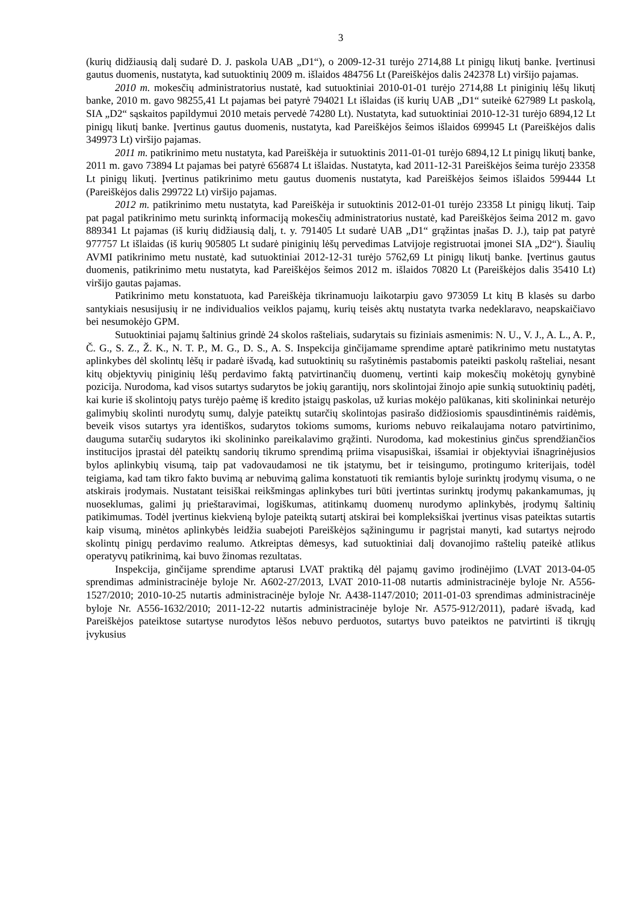3
(kurių didžiausią dalį sudarė D. J. paskola UAB „D1“), o 2009-12-31 turėjo 2714,88 Lt pinigų likutį banke. Įvertinusi gautus duomenis, nustatyta, kad sutuoktinių 2009 m. išlaidos 484756 Lt (Pareiškėjos dalis 242378 Lt) viršijo pajamas.
2010 m. mokesčių administratorius nustatė, kad sutuoktiniai 2010-01-01 turėjo 2714,88 Lt piniginių lėšų likutį banke, 2010 m. gavo 98255,41 Lt pajamas bei patyrė 794021 Lt išlaidas (iš kurių UAB „D1“ suteikė 627989 Lt paskolą, SIA „D2“ sąskaitos papildymui 2010 metais pervedė 74280 Lt). Nustatyta, kad sutuoktiniai 2010-12-31 turėjo 6894,12 Lt pinigų likutį banke. Įvertinus gautus duomenis, nustatyta, kad Pareiškėjos šeimos išlaidos 699945 Lt (Pareiškėjos dalis 349973 Lt) viršijo pajamas.
2011 m. patikrinimo metu nustatyta, kad Pareiškėja ir sutuoktinis 2011-01-01 turėjo 6894,12 Lt pinigų likutį banke, 2011 m. gavo 73894 Lt pajamas bei patyrė 656874 Lt išlaidas. Nustatyta, kad 2011-12-31 Pareiškėjos šeima turėjo 23358 Lt pinigų likutį. Įvertinus patikrinimo metu gautus duomenis nustatyta, kad Pareiškėjos šeimos išlaidos 599444 Lt (Pareiškėjos dalis 299722 Lt) viršijo pajamas.
2012 m. patikrinimo metu nustatyta, kad Pareiškėja ir sutuoktinis 2012-01-01 turėjo 23358 Lt pinigų likutį. Taip pat pagal patikrinimo metu surinktą informaciją mokesčių administratorius nustatė, kad Pareiškėjos šeima 2012 m. gavo 889341 Lt pajamas (iš kurių didžiausią dalį, t. y. 791405 Lt sudarė UAB „D1“ grąžintas įnašas D. J.), taip pat patyrė 977757 Lt išlaidas (iš kurių 905805 Lt sudarė piniginių lėšų pervedimas Latvijoje registruotai įmonei SIA „D2“). Šiaulių AVMI patikrinimo metu nustatė, kad sutuoktiniai 2012-12-31 turėjo 5762,69 Lt pinigų likutį banke. Įvertinus gautus duomenis, patikrinimo metu nustatyta, kad Pareiškėjos šeimos 2012 m. išlaidos 70820 Lt (Pareiškėjos dalis 35410 Lt) viršijo gautas pajamas.
Patikrinimo metu konstatuota, kad Pareiškėja tikrinamuoju laikotarpiu gavo 973059 Lt kitų B klasės su darbo santykiais nesusijusių ir ne individualios veiklos pajamų, kurių teisės aktų nustatyta tvarka nedeklaravo, neapskaičiavo bei nesumokėjo GPM.
Sutuoktiniai pajamų šaltinius grindė 24 skolos rašteliais, sudarytais su fiziniais asmenimis: N. U., V. J., A. L., A. P., Č. G., S. Z., Ž. K., N. T. P., M. G., D. S., A. S. Inspekcija ginčijamame sprendime aptarė patikrinimo metu nustatytas aplinkybes dėl skolintų lėšų ir padarė išvadą, kad sutuoktinių su rašytinėmis pastabomis pateikti paskolų rašteliai, nesant kitų objektyvių piniginių lėšų perdavimo faktą patvirtinančių duomenų, vertinti kaip mokesčių mokėtojų gynybinė pozicija. Nurodoma, kad visos sutartys sudarytos be jokių garantijų, nors skolintojai žinojo apie sunkią sutuoktinių padėtį, kai kurie iš skolintojų patys turėjo paėmę iš kredito įstaigų paskolas, už kurias mokėjo palūkanas, kiti skolininkai neturėjo galimybių skolinti nurodytų sumų, dalyje pateiktų sutarčių skolintojas pasirašo didžiosiomis spausdintinėmis raidėmis, beveik visos sutartys yra identiškos, sudarytos tokioms sumoms, kurioms nebuvo reikalaujama notaro patvirtinimo, dauguma sutarčių sudarytos iki skolininko pareikalavimo grąžinti. Nurodoma, kad mokestinius ginčus sprendžiančios institucijos įprastai dėl pateiktų sandorių tikrumo sprendimą priima visapusiškai, išsamiai ir objektyviai išnagrinėjusios bylos aplinkybių visumą, taip pat vadovaudamosi ne tik įstatymu, bet ir teisingumo, protingumo kriterijais, todėl teigiama, kad tam tikro fakto buvimą ar nebuvimą galima konstatuoti tik remiantis byloje surinktų įrodymų visuma, o ne atskirais įrodymais. Nustatant teisiškai reikšmingas aplinkybes turi būti įvertintas surinktų įrodymų pakankamumas, jų nuoseklumas, galimi jų prieštaravimai, logiškumas, atitinkamų duomenų nurodymo aplinkybės, įrodymų šaltinių patikimumas. Todėl įvertinus kiekvieną byloje pateiktą sutartį atskirai bei kompleksiškai įvertinus visas pateiktas sutartis kaip visumą, minėtos aplinkybės leidžia suabejoti Pareiškėjos sąžiningumu ir pagrįstai manyti, kad sutartys neįrodo skolintų pinigų perdavimo realumo. Atkreiptas dėmesys, kad sutuoktiniai dalį dovanojimo raštelių pateikė atlikus operatyvų patikrinimą, kai buvo žinomas rezultatas.
Inspekcija, ginčijame sprendime aptarusi LVAT praktiką dėl pajamų gavimo įrodinėjimo (LVAT 2013-04-05 sprendimas administracinėje byloje Nr. A602-27/2013, LVAT 2010-11-08 nutartis administracinėje byloje Nr. A556-1527/2010; 2010-10-25 nutartis administracinėje byloje Nr. A438-1147/2010; 2011-01-03 sprendimas administracinėje byloje Nr. A556-1632/2010; 2011-12-22 nutartis administracinėje byloje Nr. A575-912/2011), padarė išvadą, kad Pareiškėjos pateiktose sutartyse nurodytos lėšos nebuvo perduotos, sutartys buvo pateiktos ne patvirtinti iš tikrųjų įvykusius